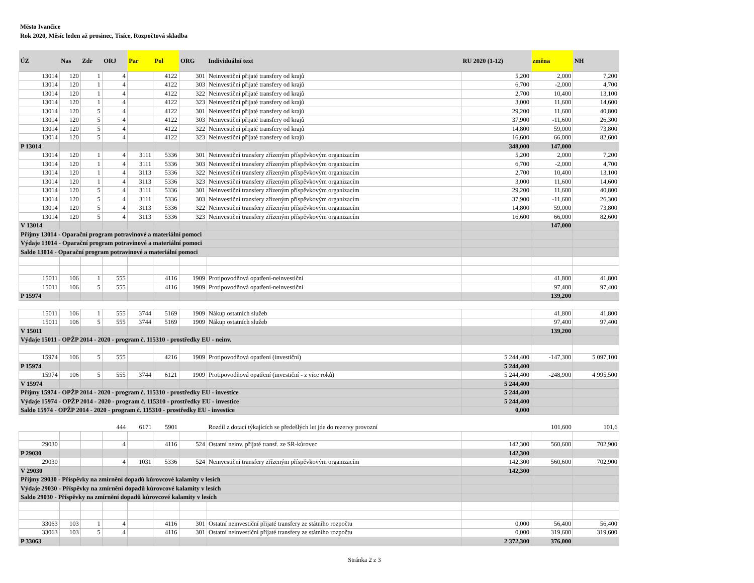Město Ivančice
Rok 2020, Měsíc leden až prosinec, Tisíce, Rozpočtová skladba
| ÚZ | Nas | Zdr | ORJ | Par | Pol | ORG | Individuální text | RU 2020 (1-12) | změna | NH |
| --- | --- | --- | --- | --- | --- | --- | --- | --- | --- | --- |
| 13014 | 120 | 1 | 4 | | 4122 | 301 | Neinvestiční přijaté transfery od krajů | 5,200 | 2,000 | 7,200 |
| 13014 | 120 | 1 | 4 | | 4122 | 303 | Neinvestiční přijaté transfery od krajů | 6,700 | -2,000 | 4,700 |
| 13014 | 120 | 1 | 4 | | 4122 | 322 | Neinvestiční přijaté transfery od krajů | 2,700 | 10,400 | 13,100 |
| 13014 | 120 | 1 | 4 | | 4122 | 323 | Neinvestiční přijaté transfery od krajů | 3,000 | 11,600 | 14,600 |
| 13014 | 120 | 5 | 4 | | 4122 | 301 | Neinvestiční přijaté transfery od krajů | 29,200 | 11,600 | 40,800 |
| 13014 | 120 | 5 | 4 | | 4122 | 303 | Neinvestiční přijaté transfery od krajů | 37,900 | -11,600 | 26,300 |
| 13014 | 120 | 5 | 4 | | 4122 | 322 | Neinvestiční přijaté transfery od krajů | 14,800 | 59,000 | 73,800 |
| 13014 | 120 | 5 | 4 | | 4122 | 323 | Neinvestiční přijaté transfery od krajů | 16,600 | 66,000 | 82,600 |
| P 13014 | | | | | | | | 348,000 | 147,000 | |
| 13014 | 120 | 1 | 4 | 3111 | 5336 | 301 | Neinvestiční transfery zřízeným příspěvkovým organizacím | 5,200 | 2,000 | 7,200 |
| 13014 | 120 | 1 | 4 | 3111 | 5336 | 303 | Neinvestiční transfery zřízeným příspěvkovým organizacím | 6,700 | -2,000 | 4,700 |
| 13014 | 120 | 1 | 4 | 3113 | 5336 | 322 | Neinvestiční transfery zřízeným příspěvkovým organizacím | 2,700 | 10,400 | 13,100 |
| 13014 | 120 | 1 | 4 | 3113 | 5336 | 323 | Neinvestiční transfery zřízeným příspěvkovým organizacím | 3,000 | 11,600 | 14,600 |
| 13014 | 120 | 5 | 4 | 3111 | 5336 | 301 | Neinvestiční transfery zřízeným příspěvkovým organizacím | 29,200 | 11,600 | 40,800 |
| 13014 | 120 | 5 | 4 | 3111 | 5336 | 303 | Neinvestiční transfery zřízeným příspěvkovým organizacím | 37,900 | -11,600 | 26,300 |
| 13014 | 120 | 5 | 4 | 3113 | 5336 | 322 | Neinvestiční transfery zřízeným příspěvkovým organizacím | 14,800 | 59,000 | 73,800 |
| 13014 | 120 | 5 | 4 | 3113 | 5336 | 323 | Neinvestiční transfery zřízeným příspěvkovým organizacím | 16,600 | 66,000 | 82,600 |
| V 13014 | | | | | | | | | 147,000 | |
| Příjmy 13014 - Oparační program potravinové a materiální pomoci | | | | | | | | | | |
| Výdaje 13014 - Oparační program potravinové a materiální pomoci | | | | | | | | | | |
| Saldo 13014 - Oparační program potravinové a materiální pomoci | | | | | | | | | | |
| 15011 | 106 | 1 | 555 | | 4116 | 1909 | Protipovodňová opatření-neinvestiční | | 41,800 | 41,800 |
| 15011 | 106 | 5 | 555 | | 4116 | 1909 | Protipovodňová opatření-neinvestiční | | 97,400 | 97,400 |
| P 15974 | | | | | | | | | 139,200 | |
| 15011 | 106 | 1 | 555 | 3744 | 5169 | 1909 | Nákup ostatních služeb | | 41,800 | 41,800 |
| 15011 | 106 | 5 | 555 | 3744 | 5169 | 1909 | Nákup ostatních služeb | | 97,400 | 97,400 |
| V 15011 | | | | | | | | | 139,200 | |
| Výdaje 15011 - OPŽP 2014 - 2020 - program č. 115310 - prostředky EU - neinv. | | | | | | | | | | |
| 15974 | 106 | 5 | 555 | | 4216 | 1909 | Protipovodňová opatření (investiční) | 5 244,400 | -147,300 | 5 097,100 |
| P 15974 | | | | | | | | 5 244,400 | | |
| 15974 | 106 | 5 | 555 | 3744 | 6121 | 1909 | Protipovodňová opatření (investiční - z více roků) | 5 244,400 | -248,900 | 4 995,500 |
| V 15974 | | | | | | | | 5 244,400 | | |
| Příjmy 15974 - OPŽP 2014 - 2020 - program č. 115310 - prostředky EU - investice | | | | | | | | 5 244,400 | | |
| Výdaje 15974 - OPŽP 2014 - 2020 - program č. 115310 - prostředky EU - investice | | | | | | | | 5 244,400 | | |
| Saldo 15974 - OPŽP 2014 - 2020 - program č. 115310 - prostředky EU - investice | | | | | | | | 0,000 | | |
| | | | 444 | 6171 | 5901 | | Rozdíl z dotací týkajících se předešlých let jde do rezervy provozní | | 101,600 | 101,6 |
| 29030 | | | 4 | | 4116 | 524 | Ostatní neinv. přijaté transf. ze SR-kůrovec | 142,300 | 560,600 | 702,900 |
| P 29030 | | | | | | | | 142,300 | | |
| 29030 | | | 4 | 1031 | 5336 | 524 | Neinvestiční transfery zřízeným příspěvkovým organizacím | 142,300 | 560,600 | 702,900 |
| V 29030 | | | | | | | | 142,300 | | |
| Příjmy 29030 - Příspěvky na zmírnění dopadů kůrovcové kalamity v lesích | | | | | | | | | | |
| Výdaje 29030 - Příspěvky na zmírnění dopadů kůrovcové kalamity v lesích | | | | | | | | | | |
| Saldo 29030 - Příspěvky na zmírnění dopadů kůrovcové kalamity v lesích | | | | | | | | | | |
| 33063 | 103 | 1 | 4 | | 4116 | 301 | Ostatní neinvestiční přijaté transfery ze státního rozpočtu | 0,000 | 56,400 | 56,400 |
| 33063 | 103 | 5 | 4 | | 4116 | 301 | Ostatní neinvestiční přijaté transfery ze státního rozpočtu | 0,000 | 319,600 | 319,600 |
| P 33063 | | | | | | | | 2 372,300 | 376,000 | |
Stránka 2 z 3